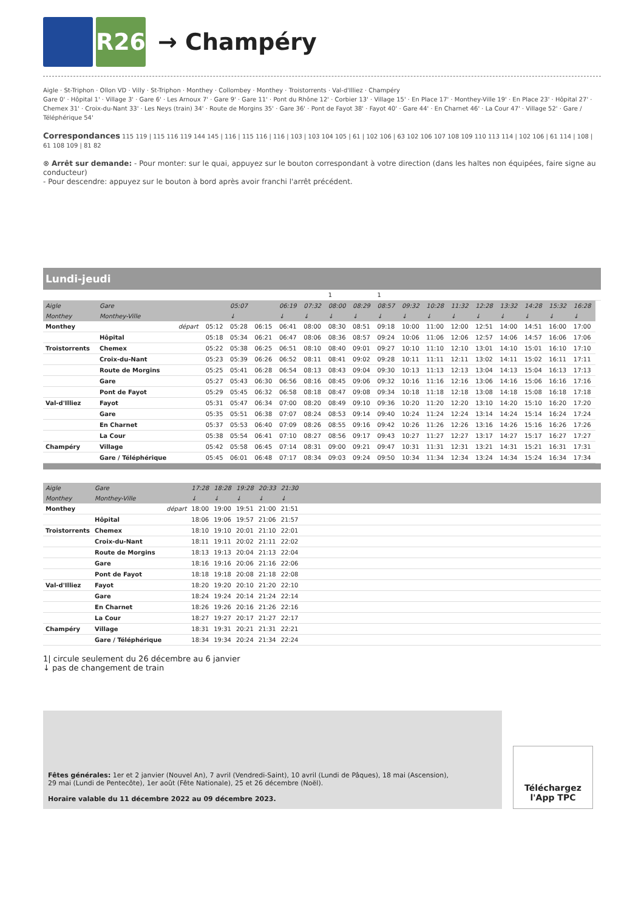R26
→ Champéry
Aigle · St-Triphon · Ollon VD · Villy · St-Triphon · Monthey · Collombey · Monthey · Troistorrents · Val-d'Illiez · Champéry
Gare 0' · Hôpital 1' · Village 3' · Gare 6' · Les Arnoux 7' · Gare 9' · Gare 11' · Pont du Rhône 12' · Corbier 13' · Village 15' · En Place 17' · Monthey-Ville 19' · En Place 23' · Hôpital 27' · Chemex 31' · Croix-du-Nant 33' · Les Neys (train) 34' · Route de Morgins 35' · Gare 36' · Pont de Fayot 38' · Fayot 40' · Gare 44' · En Charnet 46' · La Cour 47' · Village 52' · Gare / Téléphérique 54'
Correspondances 115 119 | 115 116 119 144 145 | 116 | 115 116 | 116 | 103 | 103 104 105 | 61 | 102 106 | 63 102 106 107 108 109 110 113 114 | 102 106 | 61 114 | 108 | 61 108 109 | 81 82
⊗ Arrêt sur demande: - Pour monter: sur le quai, appuyez sur le bouton correspondant à votre direction (dans les haltes non équipées, faire signe au conducteur)
- Pour descendre: appuyez sur le bouton à bord après avoir franchi l'arrêt précédent.
Lundi-jeudi
| | | | | | | | | 1 | | 1 | | | | | | | | | |
| Aigle | Gare | | | 05:07 | | 06:19 | 07:32 | 08:00 | 08:29 | 08:57 | 09:32 | 10:28 | 11:32 | 12:28 | 13:32 | 14:28 | 15:32 | 16:28 | |
| Monthey | Monthey-Ville | | | ↓ | | ↓ | ↓ | ↓ | ↓ | ↓ | ↓ | ↓ | ↓ | ↓ | ↓ | ↓ | ↓ | ↓ | |
| Monthey | | départ | 05:12 | 05:28 | 06:15 | 06:41 | 08:00 | 08:30 | 08:51 | 09:18 | 10:00 | 11:00 | 12:00 | 12:51 | 14:00 | 14:51 | 16:00 | 17:00 | |
| | Hôpital | | 05:18 | 05:34 | 06:21 | 06:47 | 08:06 | 08:36 | 08:57 | 09:24 | 10:06 | 11:06 | 12:06 | 12:57 | 14:06 | 14:57 | 16:06 | 17:06 | |
| Troistorrents | Chemex | | 05:22 | 05:38 | 06:25 | 06:51 | 08:10 | 08:40 | 09:01 | 09:27 | 10:10 | 11:10 | 12:10 | 13:01 | 14:10 | 15:01 | 16:10 | 17:10 | |
| | Croix-du-Nant | | 05:23 | 05:39 | 06:26 | 06:52 | 08:11 | 08:41 | 09:02 | 09:28 | 10:11 | 11:11 | 12:11 | 13:02 | 14:11 | 15:02 | 16:11 | 17:11 | |
| | Route de Morgins | | 05:25 | 05:41 | 06:28 | 06:54 | 08:13 | 08:43 | 09:04 | 09:30 | 10:13 | 11:13 | 12:13 | 13:04 | 14:13 | 15:04 | 16:13 | 17:13 | |
| | Gare | | 05:27 | 05:43 | 06:30 | 06:56 | 08:16 | 08:45 | 09:06 | 09:32 | 10:16 | 11:16 | 12:16 | 13:06 | 14:16 | 15:06 | 16:16 | 17:16 | |
| | Pont de Fayot | | 05:29 | 05:45 | 06:32 | 06:58 | 08:18 | 08:47 | 09:08 | 09:34 | 10:18 | 11:18 | 12:18 | 13:08 | 14:18 | 15:08 | 16:18 | 17:18 | |
| Val-d'Illiez | Fayot | | 05:31 | 05:47 | 06:34 | 07:00 | 08:20 | 08:49 | 09:10 | 09:36 | 10:20 | 11:20 | 12:20 | 13:10 | 14:20 | 15:10 | 16:20 | 17:20 | |
| | Gare | | 05:35 | 05:51 | 06:38 | 07:07 | 08:24 | 08:53 | 09:14 | 09:40 | 10:24 | 11:24 | 12:24 | 13:14 | 14:24 | 15:14 | 16:24 | 17:24 | |
| | En Charnet | | 05:37 | 05:53 | 06:40 | 07:09 | 08:26 | 08:55 | 09:16 | 09:42 | 10:26 | 11:26 | 12:26 | 13:16 | 14:26 | 15:16 | 16:26 | 17:26 | |
| | La Cour | | 05:38 | 05:54 | 06:41 | 07:10 | 08:27 | 08:56 | 09:17 | 09:43 | 10:27 | 11:27 | 12:27 | 13:17 | 14:27 | 15:17 | 16:27 | 17:27 | |
| Champéry | Village | | 05:42 | 05:58 | 06:45 | 07:14 | 08:31 | 09:00 | 09:21 | 09:47 | 10:31 | 11:31 | 12:31 | 13:21 | 14:31 | 15:21 | 16:31 | 17:31 | |
| | Gare / Téléphérique | | 05:45 | 06:01 | 06:48 | 07:17 | 08:34 | 09:03 | 09:24 | 09:50 | 10:34 | 11:34 | 12:34 | 13:24 | 14:34 | 15:24 | 16:34 | 17:34 | |
| Aigle | Gare | | 17:28 | 18:28 | 19:28 | 20:33 | 21:30 | |
| Monthey | Monthey-Ville | | ↓ | ↓ | ↓ | ↓ | ↓ | |
| Monthey | | départ | 18:00 | 19:00 | 19:51 | 21:00 | 21:51 | |
| | Hôpital | | 18:06 | 19:06 | 19:57 | 21:06 | 21:57 | |
| Troistorrents | Chemex | | 18:10 | 19:10 | 20:01 | 21:10 | 22:01 | |
| | Croix-du-Nant | | 18:11 | 19:11 | 20:02 | 21:11 | 22:02 | |
| | Route de Morgins | | 18:13 | 19:13 | 20:04 | 21:13 | 22:04 | |
| | Gare | | 18:16 | 19:16 | 20:06 | 21:16 | 22:06 | |
| | Pont de Fayot | | 18:18 | 19:18 | 20:08 | 21:18 | 22:08 | |
| Val-d'Illiez | Fayot | | 18:20 | 19:20 | 20:10 | 21:20 | 22:10 | |
| | Gare | | 18:24 | 19:24 | 20:14 | 21:24 | 22:14 | |
| | En Charnet | | 18:26 | 19:26 | 20:16 | 21:26 | 22:16 | |
| | La Cour | | 18:27 | 19:27 | 20:17 | 21:27 | 22:17 | |
| Champéry | Village | | 18:31 | 19:31 | 20:21 | 21:31 | 22:21 | |
| | Gare / Téléphérique | | 18:34 | 19:34 | 20:24 | 21:34 | 22:24 | |
1| circule seulement du 26 décembre au 6 janvier
↓ pas de changement de train
Fêtes générales: 1er et 2 janvier (Nouvel An), 7 avril (Vendredi-Saint), 10 avril (Lundi de Pâques), 18 mai (Ascension),
29 mai (Lundi de Pentecôte), 1er août (Fête Nationale), 25 et 26 décembre (Noël).
Horaire valable du 11 décembre 2022 au 09 décembre 2023.
Téléchargez
l'App TPC